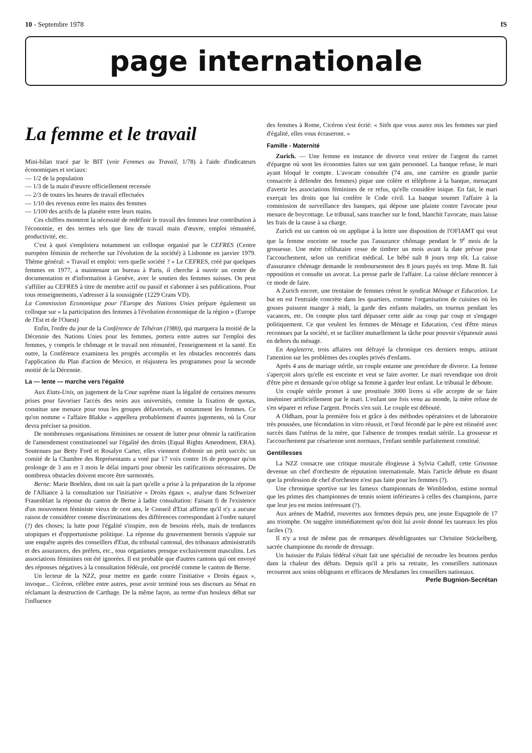10 - Septembre 1978 fS
page internationale
La femme et le travail
Mini-bilan tracé par le BIT (voir Femmes au Travail, 1/78) à l'aide d'indicateurs économiques et sociaux:
— 1/2 de la population
— 1/3 de la main d'œuvre officiellement recensée
— 2/3 de toutes les heures de travail effectuées
— 1/10 des revenus entre les mains des femmes
— 1/100 des actifs de la planète entre leurs mains.
Ces chiffres montrent la nécessité de redéfinir le travail des femmes leur contribution à l'économie, et des termes tels que lieu de travail main d'œuvre, emploi rémunéré, productivité, etc.
C'est à quoi s'emploiera notamment un colloque organisé par le CEFRES (Centre européen féminin de recherche sur l'évolution de la société) à Lisbonne en janvier 1979. Thème général: « Travail et emploi: vers quelle société ? » Le CEFRES, créé par quelques femmes en 1977, a maintenant un bureau à Paris, il cherche à ouvrir un centre de documentation et d'information à Genève, avec le soutien des femmes suisses. On peut s'affilier au CEFRES à titre de membre actif ou passif et s'abonner à ses publications. Pour tous renseignements, s'adresser à la soussignée (1229 Crans VD).
La Commission Economique pour l'Europe des Nations Unies prépare également un colloque sur « la participation des femmes à l'évolution économique de la région » (Europe de l'Est et de l'Ouest)
Enfin, l'ordre du jour de la Conférence de Téhéran (1980), qui marquera la moitié de la Décennie des Nations Unies pour les femmes, portera entre autres sur l'emploi des femmes, y compris le chômage et le travail non rémunéré, l'enseignement et la santé. En outre, la Conférence examinera les progrès accomplis et les obstacles rencontrés dans l'application du Plan d'action de Mexico, et réajustera les programmes pour la seconde moitié de la Décennie.
La — lente — marche vers l'égalité
Aux Etats-Unis, un jugement de la Cour suprême niant la légalité de certaines mesures prises pour favoriser l'accès des noirs aux universités, comme la fixation de quotas, constitue une menace pour tous les groupes défavorisés, et notamment les femmes. Ce qu'on nomme « l'affaire Blakke » appellera probablement d'autres jugements, où la Cour devra préciser sa position.
De nombreuses organisations féminines ne cessent de lutter pour obtenir la ratification de l'amendement constitutionnel sur l'égalité des droits (Equal Rights Amendment, ERA). Soutenues par Betty Ford et Rosalyn Carter, elles viennent d'obtenir un petit succès: un comité de la Chambre des Représentants a voté par 17 voix contre 16 de proposer qu'on prolonge de 3 ans et 3 mois le délai imparti pour obtenir les ratifications nécessaires. De nombreux obstacles doivent encore être surmontés.
Berne: Marie Boehlen, dont on sait la part qu'elle a prise à la préparation de la réponse de l'Alliance à la consultation sur l'initiative « Droits égaux », analyse dans Schweizer Frauenblatt la réponse du canton de Berne à ladite consultation: Faisant fi de l'existence d'un mouvement féministe vieux de cent ans, le Conseil d'Etat affirme qu'il n'y a aucune raison de considérer comme discriminations des différences correspondant à l'ordre naturel (?) des choses; la lutte pour l'égalité s'inspire, non de besoins réels, mais de tendances utopiques et d'opportunisme politique. La réponse du gouvernement bernois s'appuie sur une enquête auprès des conseillers d'Etat, du tribunal cantonal, des tribunaux administratifs et des assurances, des préfets, etc., tous organismes presque exclusivement masculins. Les associations féminines ont été ignorées. Il est probable que d'autres cantons qui ont envoyé des réponses négatives à la consultation fédérale, ont procédé comme le canton de Berne.
Un lecteur de la NZZ, pour mettre en garde contre l'initiative « Droits égaux », invoque... Cicéron, célèbre entre autres, pour avoir terminé tous ses discours au Sénat en réclamant la destruction de Carthage. De la même façon, au terme d'un houleux débat sur l'influence
des femmes à Rome, Cicéron s'est écrié: « Sitôt que vous aurez mis les femmes sur pied d'égalité, elles vous écraseront. »
Famille - Maternité
Zurich. — Une femme en instance de divorce veut retirer de l'argent du carnet d'épargne où sont les économies faites sur son gain personnel. La banque refuse, le mari ayant bloqué le compte. L'avocate consultée (74 ans, une carrière en grande partie consacrée à défendre des femmes) pique une colère et téléphone à la banque, menaçant d'avertir les associations féminines de ce refus, qu'elle considère inique. En fait, le mari exerçait les droits que lui confère le Code civil. La banque soumet l'affaire à la commission de surveillance des banques, qui dépose une plainte contre l'avocate pour menace de boycottage. Le tribunal, sans trancher sur le fond, blanchit l'avocate, mais laisse les frais de la cause à sa charge.
Zurich est un canton où on applique à la lettre une disposition de l'OFIAMT qui veut que la femme enceinte ne touche pas l'assurance chômage pendant le 9<sup>e</sup> mois de la grossesse. Une mère célibataire cesse de timbrer un mois avant la date prévue pour l'accouchement, selon un certificat médical. Le bébé naît 8 jours trop tôt. La caisse d'assurance chômage demande le remboursement des 8 jours payés en trop. Mme B. fait opposition et consulte un avocat. La presse parle de l'affaire. La caisse déclare renoncer à ce mode de faire.
A Zurich encore, une trentaine de femmes créent le syndicat Ménage et Education. Le but en est l'entraide concrète dans les quartiers, comme l'organisation de cuisines où les gosses puissent manger à midi, la garde des enfants malades, un tournus pendant les vacances, etc. On compte plus tard dépasser cette aide au coup par coup et s'engager politiquement. Ce que veulent les femmes de Ménage et Education, c'est d'être mieux reconnues par la société, et se faciliter mutuellement la tâche pour pouvoir s'épanouir aussi en dehors du ménage.
En Angleterre, trois affaires ont défrayé la chronique ces derniers temps, attirant l'attention sur les problèmes des couples privés d'enfants.
Après 4 ans de mariage stérile, un couple entame une procédure de divorce. La femme s'aperçoit alors qu'elle est enceinte et veut se faire avorter. Le mari revendique son droit d'être père et demande qu'on oblige sa femme à garder leur enfant. Le tribunal le déboute.
Un couple stérile promet à une prostituée 3000 livres si elle accepte de se faire inséminer artificiellement par le mari. L'enfant une fois venu au monde, la mère refuse de s'en séparer et refuse l'argent. Procès s'en suit. Le couple est débouté.
A Oldham, pour la première fois et grâce à des méthodes opératoires et de laboratoire très poussées, une fécondation in vitro réussit, et l'œuf fécondé par le père est réinséré avec succès dans l'utérus de la mère, que l'absence de trompes rendait stérile. La grossesse et l'accouchement par césarienne sont normaux, l'enfant semble parfaitement constitué.
Gentillesses
La NZZ consacre une critique musicale élogieuse à Sylvia Caduff, cette Grisonne devenue un chef d'orchestre de réputation internationale. Mais l'article débute en disant que la profession de chef d'orchestre n'est pas faite pour les femmes (?).
Une chronique sportive sur les fameux championnats de Wimbledon, estime normal que les primes des championnes de tennis soient inférieures à celles des champions, parce que leur jeu est moins intéressant (?).
Aux arènes de Madrid, rouvertes aux femmes depuis peu, une jeune Espagnole de 17 ans triomphe. On suggère immédiatement qu'on doit lui avoir donné les taureaux les plus faciles (?).
Il n'y a tout de même pas de remarques désobligeantes sur Christine Stückelberg, sacrée championne du monde de dressage.
Un huissier du Palais fédéral s'était fait une spécialité de recoudre les boutons perdus dans la chaleur des débats. Depuis qu'il a pris sa retraite, les conseillers nationaux recourent aux soins obligeants et efficaces de Mesdames les conseillers nationaux.
Perle Bugnion-Secrétan